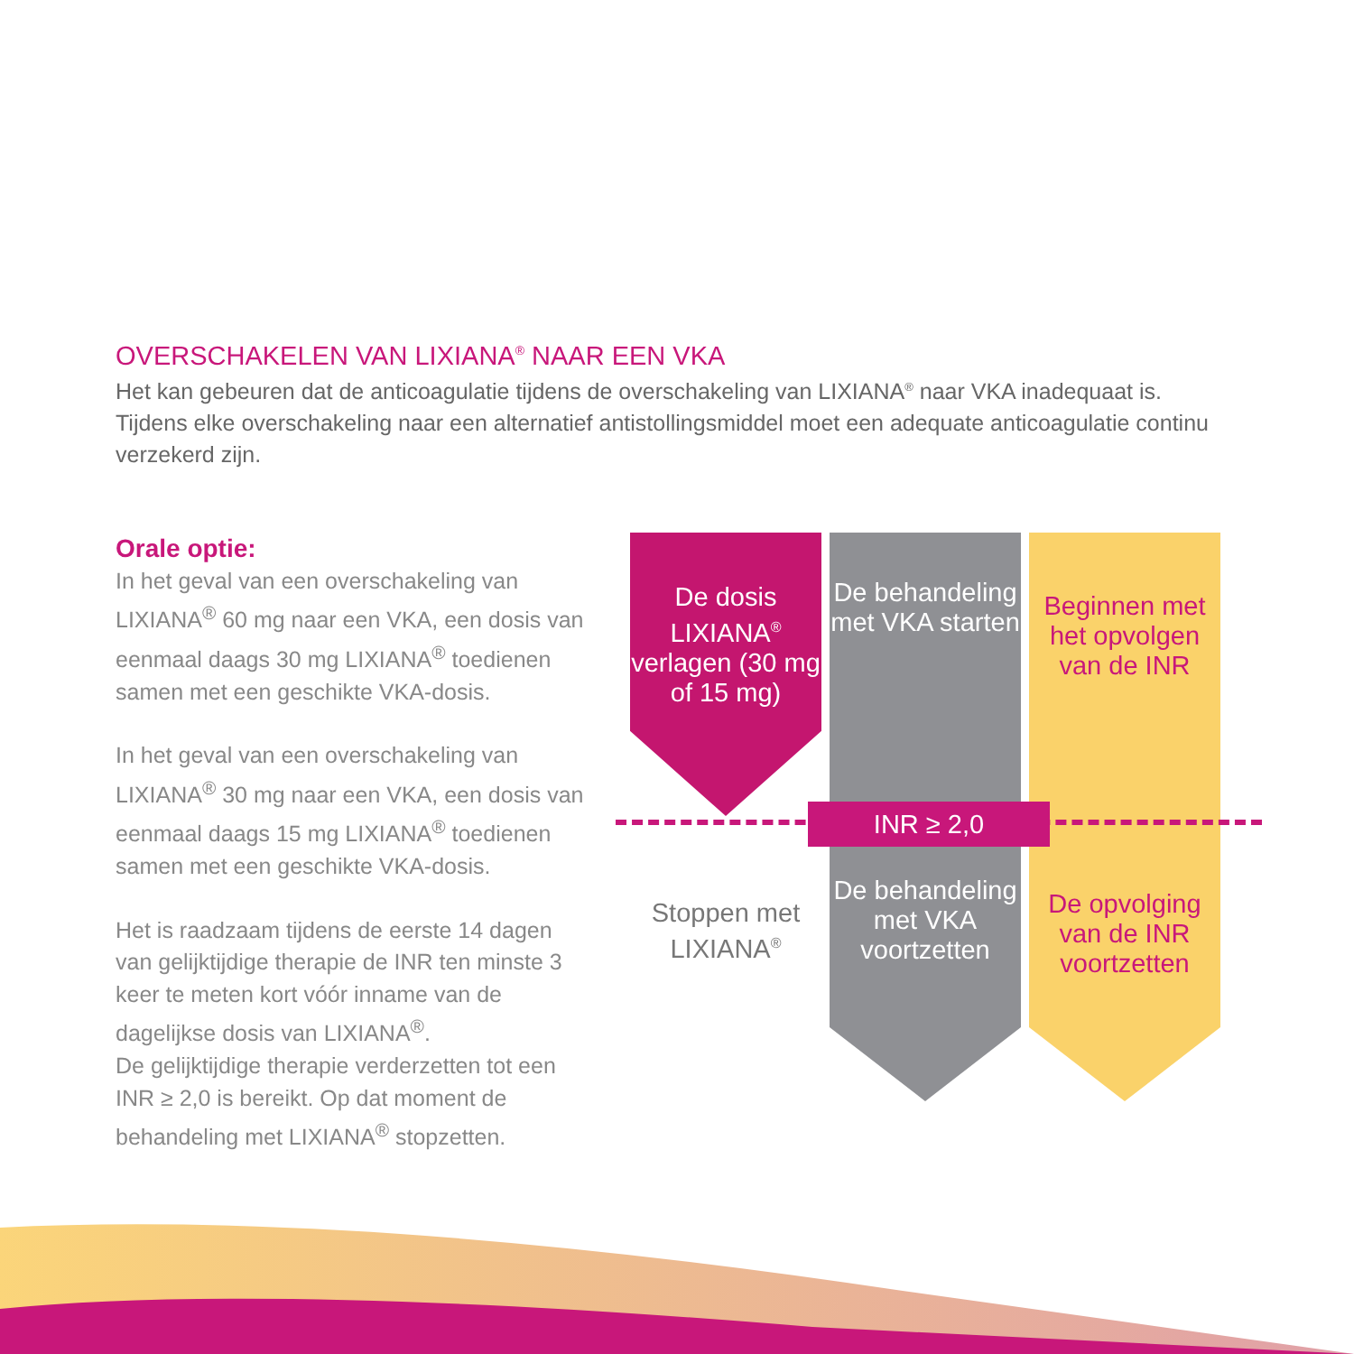OVERSCHAKELEN VAN LIXIANA<sup>®</sup> NAAR EEN VKA
Het kan gebeuren dat de anticoagulatie tijdens de overschakeling van LIXIANA<sup>®</sup> naar VKA inadequaat is. Tijdens elke overschakeling naar een alternatief antistollingsmiddel moet een adequate anticoagulatie continu verzekerd zijn.
Orale optie:
In het geval van een overschakeling van LIXIANA<sup>®</sup> 60 mg naar een VKA, een dosis van eenmaal daags 30 mg LIXIANA<sup>®</sup> toedienen samen met een geschikte VKA-dosis.
In het geval van een overschakeling van LIXIANA<sup>®</sup> 30 mg naar een VKA, een dosis van eenmaal daags 15 mg LIXIANA<sup>®</sup> toedienen samen met een geschikte VKA-dosis.
Het is raadzaam tijdens de eerste 14 dagen van gelijktijdige therapie de INR ten minste 3 keer te meten kort vóór inname van de dagelijkse dosis van LIXIANA<sup>®</sup>.
De gelijktijdige therapie verderzetten tot een INR ≥ 2,0 is bereikt. Op dat moment de behandeling met LIXIANA<sup>®</sup> stopzetten.
De dosis LIXIANA<sup>®</sup> verlagen (30 mg of 15 mg)
De behandeling met VKA starten
Beginnen met het opvolgen van de INR
INR ≥ 2,0
Stoppen met LIXIANA<sup>®</sup>
De behandeling met VKA voortzetten
De opvolging van de INR voortzetten